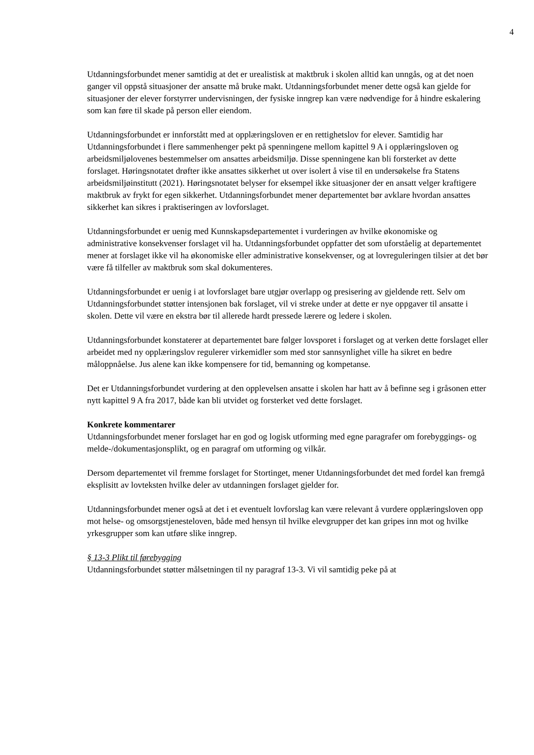4
Utdanningsforbundet mener samtidig at det er urealistisk at maktbruk i skolen alltid kan unngås, og at det noen ganger vil oppstå situasjoner der ansatte må bruke makt. Utdanningsforbundet mener dette også kan gjelde for situasjoner der elever forstyrrer undervisningen, der fysiske inngrep kan være nødvendige for å hindre eskalering som kan føre til skade på person eller eiendom.
Utdanningsforbundet er innforstått med at opplæringsloven er en rettighetslov for elever. Samtidig har Utdanningsforbundet i flere sammenhenger pekt på spenningene mellom kapittel 9 A i opplæringsloven og arbeidsmiljølovenes bestemmelser om ansattes arbeidsmiljø. Disse spenningene kan bli forsterket av dette forslaget. Høringsnotatet drøfter ikke ansattes sikkerhet ut over isolert å vise til en undersøkelse fra Statens arbeidsmiljøinstitutt (2021). Høringsnotatet belyser for eksempel ikke situasjoner der en ansatt velger kraftigere maktbruk av frykt for egen sikkerhet. Utdanningsforbundet mener departementet bør avklare hvordan ansattes sikkerhet kan sikres i praktiseringen av lovforslaget.
Utdanningsforbundet er uenig med Kunnskapsdepartementet i vurderingen av hvilke økonomiske og administrative konsekvenser forslaget vil ha. Utdanningsforbundet oppfatter det som uforståelig at departementet mener at forslaget ikke vil ha økonomiske eller administrative konsekvenser, og at lovreguleringen tilsier at det bør være få tilfeller av maktbruk som skal dokumenteres.
Utdanningsforbundet er uenig i at lovforslaget bare utgjør overlapp og presisering av gjeldende rett. Selv om Utdanningsforbundet støtter intensjonen bak forslaget, vil vi streke under at dette er nye oppgaver til ansatte i skolen. Dette vil være en ekstra bør til allerede hardt pressede lærere og ledere i skolen.
Utdanningsforbundet konstaterer at departementet bare følger lovsporet i forslaget og at verken dette forslaget eller arbeidet med ny opplæringslov regulerer virkemidler som med stor sannsynlighet ville ha sikret en bedre måloppnåelse. Jus alene kan ikke kompensere for tid, bemanning og kompetanse.
Det er Utdanningsforbundet vurdering at den opplevelsen ansatte i skolen har hatt av å befinne seg i gråsonen etter nytt kapittel 9 A fra 2017, både kan bli utvidet og forsterket ved dette forslaget.
Konkrete kommentarer
Utdanningsforbundet mener forslaget har en god og logisk utforming med egne paragrafer om forebyggings- og melde-/dokumentasjonsplikt, og en paragraf om utforming og vilkår.
Dersom departementet vil fremme forslaget for Stortinget, mener Utdanningsforbundet det med fordel kan fremgå eksplisitt av lovteksten hvilke deler av utdanningen forslaget gjelder for.
Utdanningsforbundet mener også at det i et eventuelt lovforslag kan være relevant å vurdere opplæringsloven opp mot helse- og omsorgstjenesteloven, både med hensyn til hvilke elevgrupper det kan gripes inn mot og hvilke yrkesgrupper som kan utføre slike inngrep.
§ 13-3 Plikt til førebygging
Utdanningsforbundet støtter målsetningen til ny paragraf 13-3. Vi vil samtidig peke på at